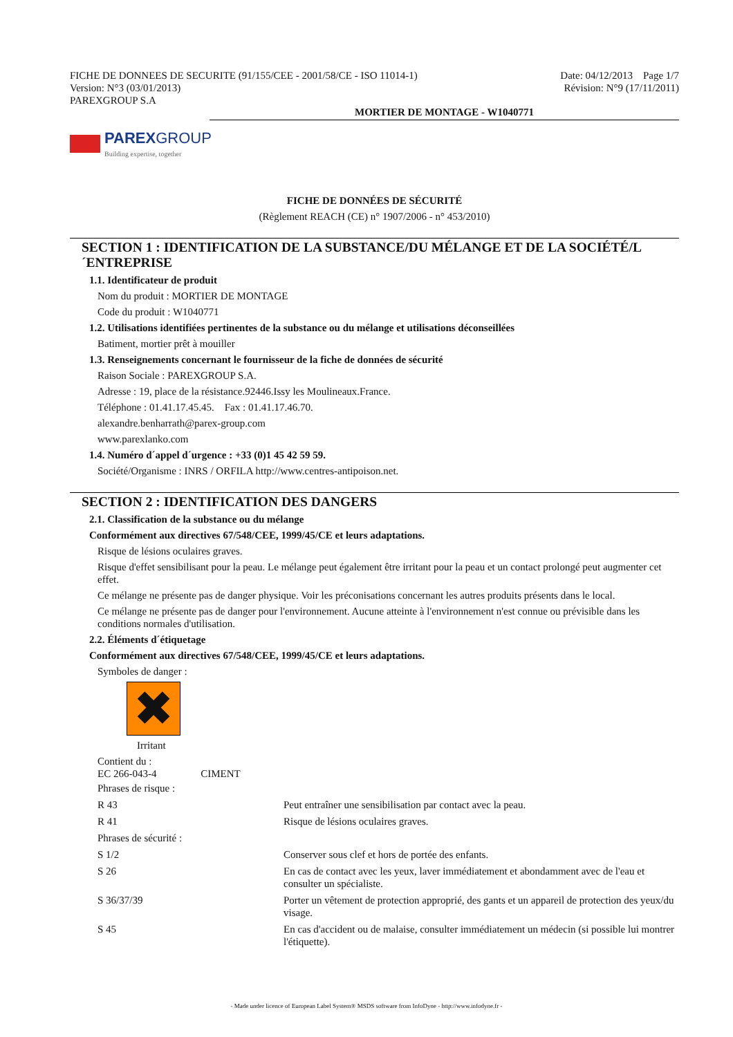FICHE DE DONNEES DE SECURITE (91/155/CEE - 2001/58/CE - ISO 11014-1)
Version: N°3 (03/01/2013)
PAREXGROUP S.A
Date: 04/12/2013 Page 1/7
Révision: N°9 (17/11/2011)
MORTIER DE MONTAGE - W1040771
PAREXGROUP
Building expertise, together
FICHE DE DONNÉES DE SÉCURITÉ
(Règlement REACH (CE) n° 1907/2006 - n° 453/2010)
SECTION 1 : IDENTIFICATION DE LA SUBSTANCE/DU MÉLANGE ET DE LA SOCIÉTÉ/L´ENTREPRISE
1.1. Identificateur de produit
Nom du produit : MORTIER DE MONTAGE
Code du produit : W1040771
1.2. Utilisations identifiées pertinentes de la substance ou du mélange et utilisations déconseillées
Batiment, mortier prêt à mouiller
1.3. Renseignements concernant le fournisseur de la fiche de données de sécurité
Raison Sociale : PAREXGROUP S.A.
Adresse : 19, place de la résistance.92446.Issy les Moulineaux.France.
Téléphone : 01.41.17.45.45. Fax : 01.41.17.46.70.
alexandre.benharrath@parex-group.com
www.parexlanko.com
1.4. Numéro d´appel d´urgence : +33 (0)1 45 42 59 59.
Société/Organisme : INRS / ORFILA http://www.centres-antipoison.net.
SECTION 2 : IDENTIFICATION DES DANGERS
2.1. Classification de la substance ou du mélange
Conformément aux directives 67/548/CEE, 1999/45/CE et leurs adaptations.
Risque de lésions oculaires graves.
Risque d'effet sensibilisant pour la peau. Le mélange peut également être irritant pour la peau et un contact prolongé peut augmenter cet effet.
Ce mélange ne présente pas de danger physique. Voir les préconisations concernant les autres produits présents dans le local.
Ce mélange ne présente pas de danger pour l'environnement. Aucune atteinte à l'environnement n'est connue ou prévisible dans les conditions normales d'utilisation.
2.2. Éléments d´étiquetage
Conformément aux directives 67/548/CEE, 1999/45/CE et leurs adaptations.
Symboles de danger :
✖
Irritant
Contient du :
EC 266-043-4 CIMENT
| Phrases de risque : | |
| R 43 | Peut entraîner une sensibilisation par contact avec la peau. |
| R 41 | Risque de lésions oculaires graves. |
| Phrases de sécurité : | |
| S 1/2 | Conserver sous clef et hors de portée des enfants. |
| S 26 | En cas de contact avec les yeux, laver immédiatement et abondamment avec de l'eau et consulter un spécialiste. |
| S 36/37/39 | Porter un vêtement de protection approprié, des gants et un appareil de protection des yeux/du visage. |
| S 45 | En cas d'accident ou de malaise, consulter immédiatement un médecin (si possible lui montrer l'étiquette). |
- Made under licence of European Label System® MSDS software from InfoDyne - http://www.infodyne.fr -